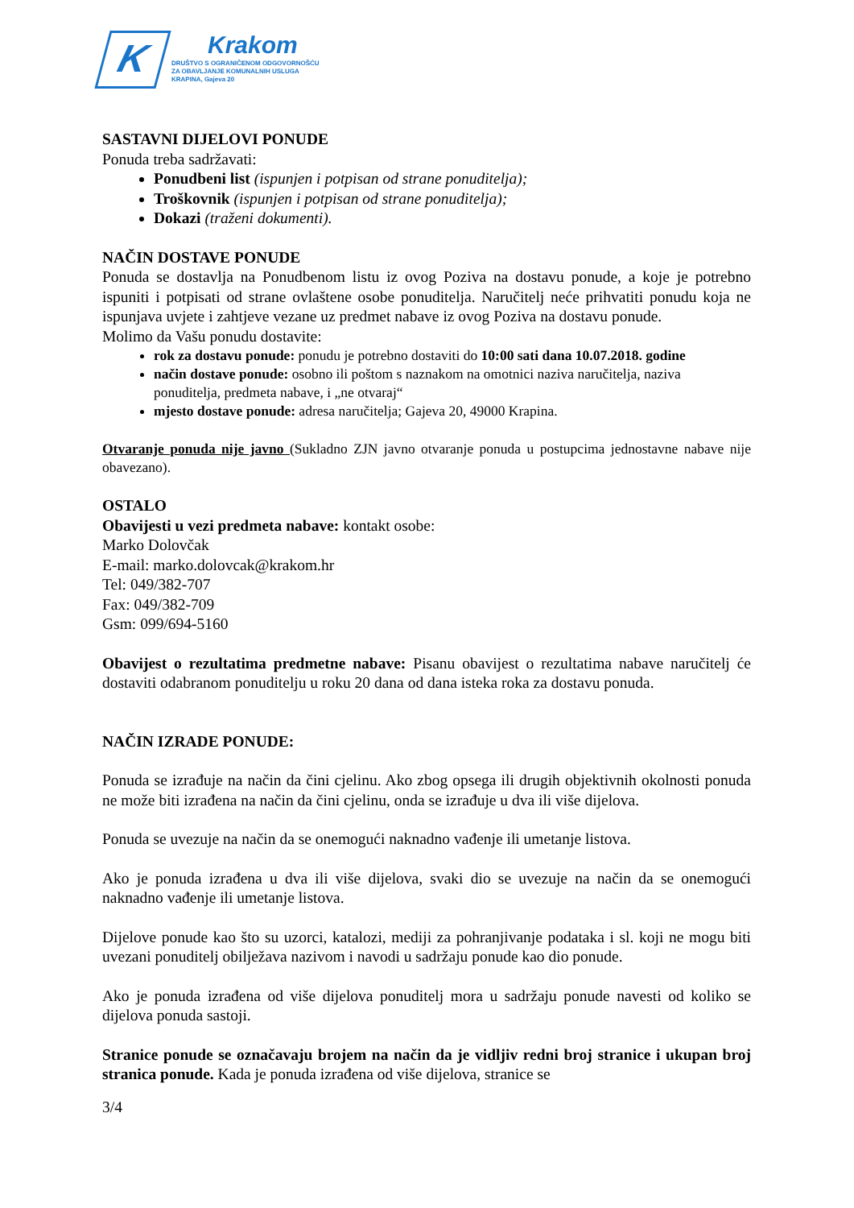K
Krakom
DRUŠTVO S OGRANIČENOM ODGOVORNOŠĆU
ZA OBAVLJANJE KOMUNALNIH USLUGA
KRAPINA, Gajeva 20
SASTAVNI DIJELOVI PONUDE
Ponuda treba sadržavati:
Ponudbeni list (ispunjen i potpisan od strane ponuditelja);
Troškovnik (ispunjen i potpisan od strane ponuditelja);
Dokazi (traženi dokumenti).
NAČIN DOSTAVE PONUDE
Ponuda se dostavlja na Ponudbenom listu iz ovog Poziva na dostavu ponude, a koje je potrebno ispuniti i potpisati od strane ovlaštene osobe ponuditelja. Naručitelj neće prihvatiti ponudu koja ne ispunjava uvjete i zahtjeve vezane uz predmet nabave iz ovog Poziva na dostavu ponude.
Molimo da Vašu ponudu dostavite:
rok za dostavu ponude: ponudu je potrebno dostaviti do 10:00 sati dana 10.07.2018. godine
način dostave ponude: osobno ili poštom s naznakom na omotnici naziva naručitelja, naziva ponuditelja, predmeta nabave, i „ne otvaraj“
mjesto dostave ponude: adresa naručitelja; Gajeva 20, 49000 Krapina.
Otvaranje ponuda nije javno (Sukladno ZJN javno otvaranje ponuda u postupcima jednostavne nabave nije obavezano).
OSTALO
Obavijesti u vezi predmeta nabave: kontakt osobe:
Marko Dolovčak
E-mail: marko.dolovcak@krakom.hr
Tel: 049/382-707
Fax: 049/382-709
Gsm: 099/694-5160
Obavijest o rezultatima predmetne nabave: Pisanu obavijest o rezultatima nabave naručitelj će dostaviti odabranom ponuditelju u roku 20 dana od dana isteka roka za dostavu ponuda.
NAČIN IZRADE PONUDE:
Ponuda se izrađuje na način da čini cjelinu. Ako zbog opsega ili drugih objektivnih okolnosti ponuda ne može biti izrađena na način da čini cjelinu, onda se izrađuje u dva ili više dijelova.
Ponuda se uvezuje na način da se onemogući naknadno vađenje ili umetanje listova.
Ako je ponuda izrađena u dva ili više dijelova, svaki dio se uvezuje na način da se onemogući naknadno vađenje ili umetanje listova.
Dijelove ponude kao što su uzorci, katalozi, mediji za pohranjivanje podataka i sl. koji ne mogu biti uvezani ponuditelj obilježava nazivom i navodi u sadržaju ponude kao dio ponude.
Ako je ponuda izrađena od više dijelova ponuditelj mora u sadržaju ponude navesti od koliko se dijelova ponuda sastoji.
Stranice ponude se označavaju brojem na način da je vidljiv redni broj stranice i ukupan broj stranica ponude. Kada je ponuda izrađena od više dijelova, stranice se
3/4